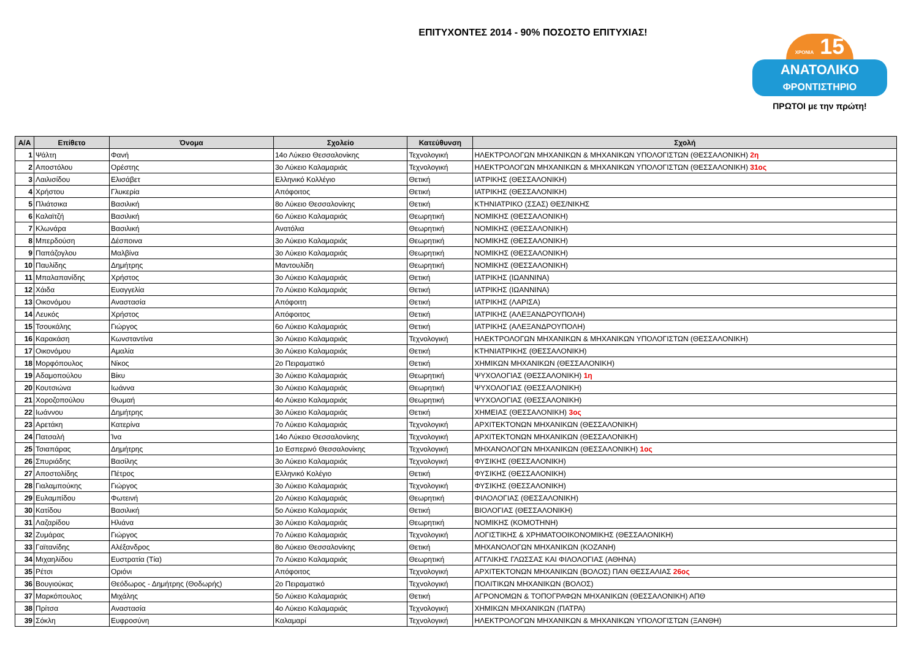ΕΠΙΤΥΧΟΝΤΕΣ 2014 - 90% ΠΟΣΟΣΤΟ ΕΠΙΤΥΧΙΑΣ!
ΧΡΟΝΙΑ 15
ΑΝΑΤΟΛΙΚΟ
ΦΡΟΝΤΙΣΤΗΡΙΟ
ΠΡΩΤΟΙ με την πρώτη!
| Α/Α | Επίθετο | Όνομα | Σχολείο | Κατεύθυνση | Σχολή |
| --- | --- | --- | --- | --- | --- |
| 1 | Ψάλτη | Φανή | 14ο Λύκειο Θεσσαλονίκης | Τεχνολογική | ΗΛΕΚΤΡΟΛΟΓΩΝ ΜΗΧΑΝΙΚΩΝ & ΜΗΧΑΝΙΚΩΝ ΥΠΟΛΟΓΙΣΤΩΝ (ΘΕΣΣΑΛΟΝΙΚΗ) 2η |
| 2 | Αποστόλου | Ορέστης | 3ο Λύκειο Καλαμαριάς | Τεχνολογική | ΗΛΕΚΤΡΟΛΟΓΩΝ ΜΗΧΑΝΙΚΩΝ & ΜΗΧΑΝΙΚΩΝ ΥΠΟΛΟΓΙΣΤΩΝ (ΘΕΣΣΑΛΟΝΙΚΗ) 31ος |
| 3 | Λαιλισίδου | Ελισάβετ | Ελληνικό Κολλέγιο | Θετική | ΙΑΤΡΙΚΗΣ (ΘΕΣΣΑΛΟΝΙΚΗ) |
| 4 | Χρήστου | Γλυκερία | Απόφοιτος | Θετική | ΙΑΤΡΙΚΗΣ (ΘΕΣΣΑΛΟΝΙΚΗ) |
| 5 | Πλιάτσικα | Βασιλική | 8ο Λύκειο Θεσσαλονίκης | Θετική | ΚΤΗΝΙΑΤΡΙΚΟ (ΣΣΑΣ) ΘΕΣ/ΝΙΚΗΣ |
| 6 | Καλαϊτζή | Βασιλική | 6ο Λύκειο Καλαμαριάς | Θεωρητική | ΝΟΜΙΚΗΣ (ΘΕΣΣΑΛΟΝΙΚΗ) |
| 7 | Κλωνάρα | Βασιλική | Ανατόλια | Θεωρητική | ΝΟΜΙΚΗΣ (ΘΕΣΣΑΛΟΝΙΚΗ) |
| 8 | Μπερδούση | Δέσποινα | 3ο Λύκειο Καλαμαριάς | Θεωρητική | ΝΟΜΙΚΗΣ (ΘΕΣΣΑΛΟΝΙΚΗ) |
| 9 | Παπάζογλου | Μαλβίνα | 3ο Λύκειο Καλαμαριάς | Θεωρητική | ΝΟΜΙΚΗΣ (ΘΕΣΣΑΛΟΝΙΚΗ) |
| 10 | Παυλίδης | Δημήτρης | Μαντουλίδη | Θεωρητική | ΝΟΜΙΚΗΣ (ΘΕΣΣΑΛΟΝΙΚΗ) |
| 11 | Μπαλαπανίδης | Χρήστος | 3ο Λύκειο Καλαμαριάς | Θετική | ΙΑΤΡΙΚΗΣ (ΙΩΑΝΝΙΝΑ) |
| 12 | Χάιδα | Ευαγγελία | 7ο Λύκειο Καλαμαριάς | Θετική | ΙΑΤΡΙΚΗΣ (ΙΩΑΝΝΙΝΑ) |
| 13 | Οικονόμου | Αναστασία | Απόφοιτη | Θετική | ΙΑΤΡΙΚΗΣ (ΛΑΡΙΣΑ) |
| 14 | Λευκός | Χρήστος | Απόφοιτος | Θετική | ΙΑΤΡΙΚΗΣ (ΑΛΕΞΑΝΔΡΟΥΠΟΛΗ) |
| 15 | Τσουκάλης | Γιώργος | 6ο Λύκειο Καλαμαριάς | Θετική | ΙΑΤΡΙΚΗΣ (ΑΛΕΞΑΝΔΡΟΥΠΟΛΗ) |
| 16 | Καρακάση | Κωνσταντίνα | 3ο Λύκειο Καλαμαριάς | Τεχνολογική | ΗΛΕΚΤΡΟΛΟΓΩΝ ΜΗΧΑΝΙΚΩΝ & ΜΗΧΑΝΙΚΩΝ ΥΠΟΛΟΓΙΣΤΩΝ (ΘΕΣΣΑΛΟΝΙΚΗ) |
| 17 | Οικονόμου | Αμαλία | 3ο Λύκειο Καλαμαριάς | Θετική | ΚΤΗΝΙΑΤΡΙΚΗΣ (ΘΕΣΣΑΛΟΝΙΚΗ) |
| 18 | Μορφόπουλος | Νίκος | 2ο Πειραματικό | Θετική | ΧΗΜΙΚΩΝ ΜΗΧΑΝΙΚΩΝ (ΘΕΣΣΑΛΟΝΙΚΗ) |
| 19 | Αδαμοπούλου | Βίκυ | 3ο Λύκειο Καλαμαριάς | Θεωρητική | ΨΥΧΟΛΟΓΙΑΣ (ΘΕΣΣΑΛΟΝΙΚΗ) 1η |
| 20 | Κουτσιώνα | Ιωάννα | 3ο Λύκειο Καλαμαριάς | Θεωρητική | ΨΥΧΟΛΟΓΙΑΣ (ΘΕΣΣΑΛΟΝΙΚΗ) |
| 21 | Χοροζοπούλου | Θωμαή | 4ο Λύκειο Καλαμαριάς | Θεωρητική | ΨΥΧΟΛΟΓΙΑΣ (ΘΕΣΣΑΛΟΝΙΚΗ) |
| 22 | Ιωάννου | Δημήτρης | 3ο Λύκειο Καλαμαριάς | Θετική | ΧΗΜΕΙΑΣ (ΘΕΣΣΑΛΟΝΙΚΗ) 3ος |
| 23 | Αρετάκη | Κατερίνα | 7ο Λύκειο Καλαμαριάς | Τεχνολογική | ΑΡΧΙΤΕΚΤΟΝΩΝ ΜΗΧΑΝΙΚΩΝ (ΘΕΣΣΑΛΟΝΙΚΗ) |
| 24 | Πατσαλή | Ίνα | 14ο Λύκειο Θεσσαλονίκης | Τεχνολογική | ΑΡΧΙΤΕΚΤΟΝΩΝ ΜΗΧΑΝΙΚΩΝ (ΘΕΣΣΑΛΟΝΙΚΗ) |
| 25 | Τσιαπάρας | Δημήτρης | 1ο Εσπερινό Θεσσαλονίκης | Τεχνολογική | ΜΗΧΑΝΟΛΟΓΩΝ ΜΗΧΑΝΙΚΩΝ (ΘΕΣΣΑΛΟΝΙΚΗ) 1ος |
| 26 | Σπυριάδης | Βασίλης | 3ο Λύκειο Καλαμαριάς | Τεχνολογική | ΦΥΣΙΚΗΣ (ΘΕΣΣΑΛΟΝΙΚΗ) |
| 27 | Αποστολίδης | Πέτρος | Ελληνικό Κολέγιο | Θετική | ΦΥΣΙΚΗΣ (ΘΕΣΣΑΛΟΝΙΚΗ) |
| 28 | Γιαλαμπούκης | Γιώργος | 3ο Λύκειο Καλαμαριάς | Τεχνολογική | ΦΥΣΙΚΗΣ (ΘΕΣΣΑΛΟΝΙΚΗ) |
| 29 | Ευλαμπίδου | Φωτεινή | 2ο Λύκειο Καλαμαριάς | Θεωρητική | ΦΙΛΟΛΟΓΙΑΣ (ΘΕΣΣΑΛΟΝΙΚΗ) |
| 30 | Κατίδου | Βασιλική | 5ο Λύκειο Καλαμαριάς | Θετική | ΒΙΟΛΟΓΙΑΣ (ΘΕΣΣΑΛΟΝΙΚΗ) |
| 31 | Λαζαρίδου | Ηλιάνα | 3ο Λύκειο Καλαμαριάς | Θεωρητική | ΝΟΜΙΚΗΣ (ΚΟΜΟΤΗΝΗ) |
| 32 | Ζυμάρας | Γιώργος | 7ο Λύκειο Καλαμαριάς | Τεχνολογική | ΛΟΓΙΣΤΙΚΗΣ & ΧΡΗΜΑΤΟΟΙΚΟΝΟΜΙΚΗΣ (ΘΕΣΣΑΛΟΝΙΚΗ) |
| 33 | Γαϊτανίδης | Αλέξανδρος | 8ο Λύκειο Θεσσαλονίκης | Θετική | ΜΗΧΑΝΟΛΟΓΩΝ ΜΗΧΑΝΙΚΩΝ (ΚΟΖΑΝΗ) |
| 34 | Μιχαηλίδου | Ευστρατία (Τία) | 7ο Λύκειο Καλαμαριάς | Θεωρητική | ΑΓΓΛΙΚΗΣ ΓΛΩΣΣΑΣ ΚΑΙ ΦΙΛΟΛΟΓΙΑΣ (ΑΘΗΝΑ) |
| 35 | Ρέτσι | Οριόνι | Απόφοιτος | Τεχνολογική | ΑΡΧΙΤΕΚΤΟΝΩΝ ΜΗΧΑΝΙΚΩΝ (ΒΟΛΟΣ) ΠΑΝ ΘΕΣΣΑΛΙΑΣ 26ος |
| 36 | Βουγιούκας | Θεόδωρος - Δημήτρης (Θοδωρής) | 2ο Πειραματικό | Τεχνολογική | ΠΟΛΙΤΙΚΩΝ ΜΗΧΑΝΙΚΩΝ (ΒΟΛΟΣ) |
| 37 | Μαρκόπουλος | Μιχάλης | 5ο Λύκειο Καλαμαριάς | Θετική | ΑΓΡΟΝΟΜΩΝ & ΤΟΠΟΓΡΑΦΩΝ ΜΗΧΑΝΙΚΩΝ (ΘΕΣΣΑΛΟΝΙΚΗ) ΑΠΘ |
| 38 | Πρίτσα | Αναστασία | 4ο Λύκειο Καλαμαριάς | Τεχνολογική | ΧΗΜΙΚΩΝ ΜΗΧΑΝΙΚΩΝ (ΠΑΤΡΑ) |
| 39 | Σόκλη | Ευφροσύνη | Καλαμαρί | Τεχνολογική | ΗΛΕΚΤΡΟΛΟΓΩΝ ΜΗΧΑΝΙΚΩΝ & ΜΗΧΑΝΙΚΩΝ ΥΠΟΛΟΓΙΣΤΩΝ (ΞΑΝΘΗ) |